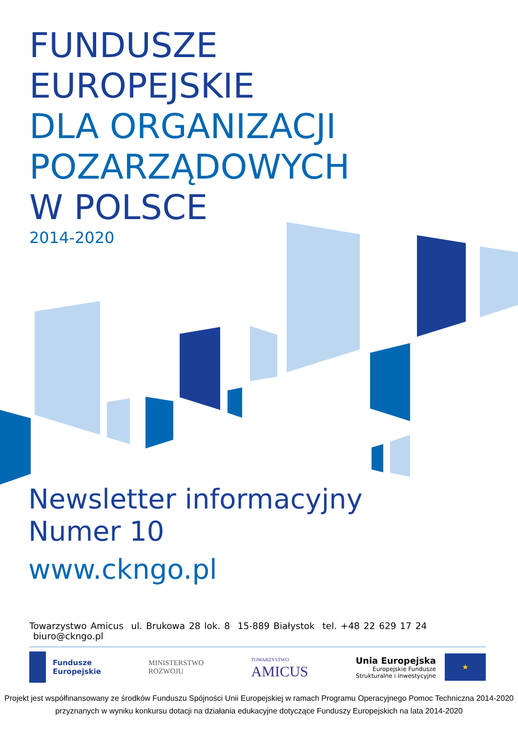FUNDUSZE
EUROPEJSKIE
DLA ORGANIZACJI
POZARZĄDOWYCH
W POLSCE
2014-2020
Newsletter informacyjny
Numer 10
www.ckngo.pl
Towarzystwo Amicus ul. Brukowa 28 lok. 8 15-889 Białystok tel. +48 22 629 17 24 biuro@ckngo.pl
Fundusze
Europejskie
MINISTERSTWO
ROZWOJU
TOWARZYSTWO
AMICUS
Unia Europejska
Europejskie Fundusze
Strukturalne i Inwestycyjne
★
Projekt jest współfinansowany ze środków Funduszu Spójności Unii Europejskiej w ramach Programu Operacyjnego Pomoc Techniczna 2014-2020
przyznanych w wyniku konkursu dotacji na działania edukacyjne dotyczące Funduszy Europejskich na lata 2014-2020